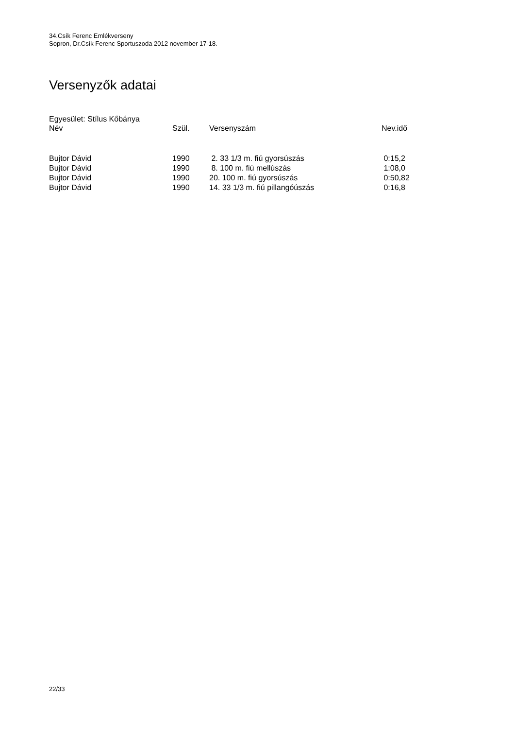34.Csík Ferenc Emlékverseny
Sopron, Dr.Csík Ferenc Sportuszoda 2012 november 17-18.
Versenyzők adatai
Egyesület: Stílus Kőbánya
| Név | Szül. | Versenyszám | Nev.idő |
| --- | --- | --- | --- |
| Bujtor Dávid | 1990 | 2. 33 1/3 m. fiú gyorsúszás | 0:15,2 |
| Bujtor Dávid | 1990 | 8. 100 m. fiú mellúszás | 1:08,0 |
| Bujtor Dávid | 1990 | 20. 100 m. fiú gyorsúszás | 0:50,82 |
| Bujtor Dávid | 1990 | 14. 33 1/3 m. fiú pillangóúszás | 0:16,8 |
22/33